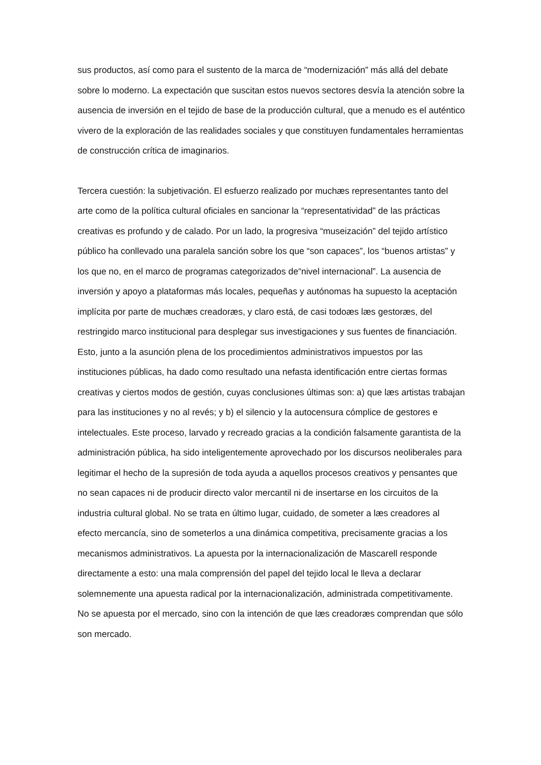sus productos, así como para el sustento de la marca de “modernización” más allá del debate sobre lo moderno. La expectación que suscitan estos nuevos sectores desvía la atención sobre la ausencia de inversión en el tejido de base de la producción cultural, que a menudo es el auténtico vivero de la exploración de las realidades sociales y que constituyen fundamentales herramientas de construcción crítica de imaginarios.
Tercera cuestión: la subjetivación. El esfuerzo realizado por muchæs representantes tanto del arte como de la política cultural oficiales en sancionar la “representatividad” de las prácticas creativas es profundo y de calado. Por un lado, la progresiva “museización” del tejido artístico público ha conllevado una paralela sanción sobre los que “son capaces”, los “buenos artistas” y los que no, en el marco de programas categorizados de“nivel internacional”. La ausencia de inversión y apoyo a plataformas más locales, pequeñas y autónomas ha supuesto la aceptación implícita por parte de muchæs creadoræs, y claro está, de casi todoæs læs gestoræs, del restringido marco institucional para desplegar sus investigaciones y sus fuentes de financiación. Esto, junto a la asunción plena de los procedimientos administrativos impuestos por las instituciones públicas, ha dado como resultado una nefasta identificación entre ciertas formas creativas y ciertos modos de gestión, cuyas conclusiones últimas son: a) que læs artistas trabajan para las instituciones y no al revés; y b) el silencio y la autocensura cómplice de gestores e intelectuales. Este proceso, larvado y recreado gracias a la condición falsamente garantista de la administración pública, ha sido inteligentemente aprovechado por los discursos neoliberales para legitimar el hecho de la supresión de toda ayuda a aquellos procesos creativos y pensantes que no sean capaces ni de producir directo valor mercantil ni de insertarse en los circuitos de la industria cultural global. No se trata en último lugar, cuidado, de someter a læs creadores al efecto mercancía, sino de someterlos a una dinámica competitiva, precisamente gracias a los mecanismos administrativos. La apuesta por la internacionalización de Mascarell responde directamente a esto: una mala comprensión del papel del tejido local le lleva a declarar solemnemente una apuesta radical por la internacionalización, administrada competitivamente. No se apuesta por el mercado, sino con la intención de que læs creadoræs comprendan que sólo son mercado.